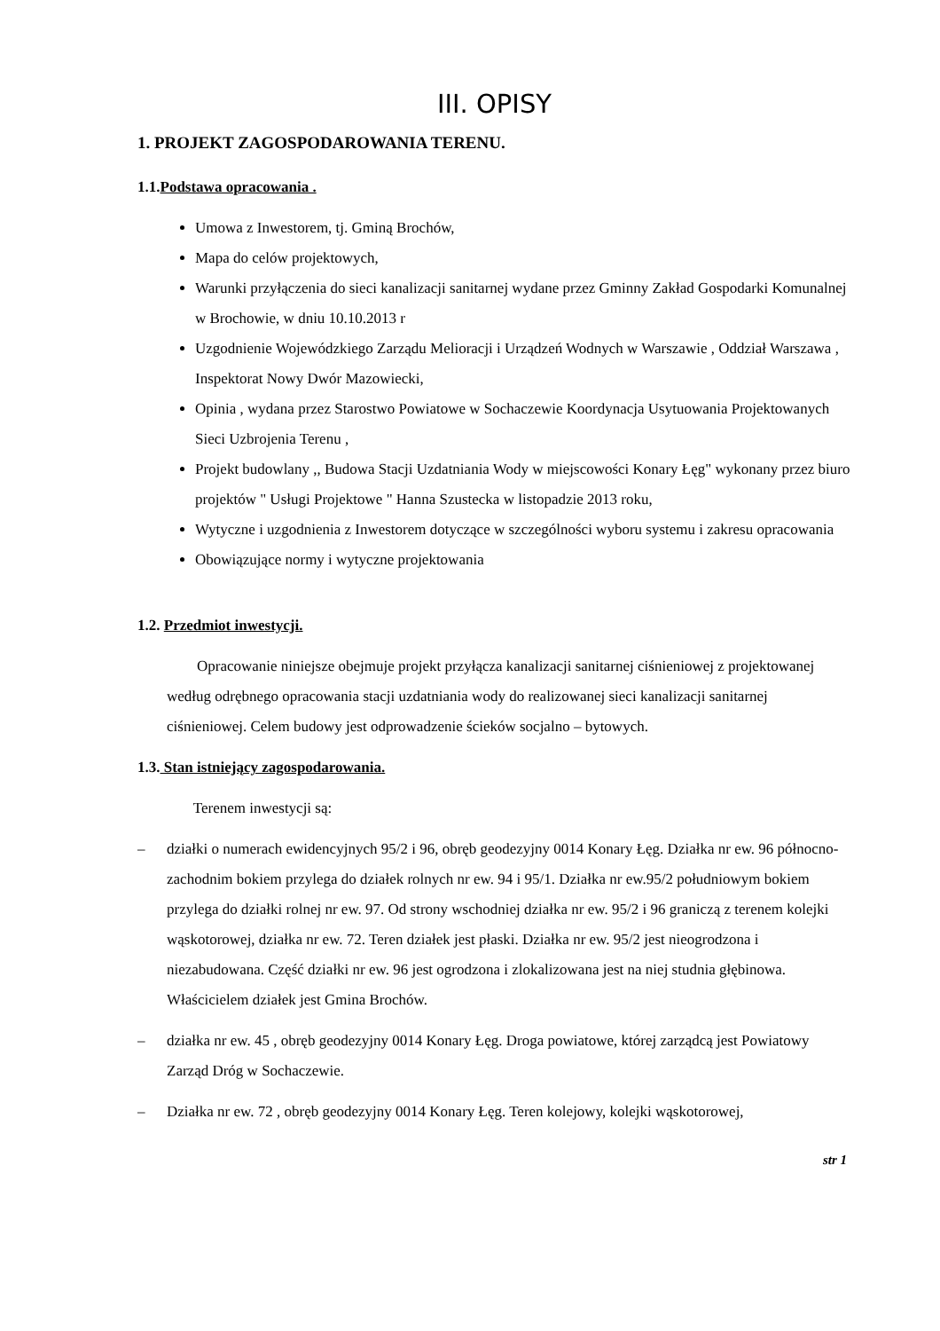III. OPISY
1. PROJEKT ZAGOSPODAROWANIA TERENU.
1.1.Podstawa opracowania .
Umowa z Inwestorem, tj. Gminą Brochów,
Mapa do celów projektowych,
Warunki przyłączenia do sieci kanalizacji sanitarnej wydane przez Gminny Zakład Gospodarki Komunalnej w Brochowie, w dniu 10.10.2013 r
Uzgodnienie Wojewódzkiego Zarządu Melioracji i Urządzeń Wodnych w Warszawie , Oddział Warszawa , Inspektorat Nowy Dwór Mazowiecki,
Opinia , wydana przez Starostwo Powiatowe w Sochaczewie Koordynacja Usytuowania Projektowanych Sieci Uzbrojenia Terenu ,
Projekt budowlany ,, Budowa Stacji Uzdatniania Wody w miejscowości Konary Łęg" wykonany przez biuro projektów " Usługi Projektowe " Hanna Szustecka w listopadzie 2013 roku,
Wytyczne i uzgodnienia z Inwestorem dotyczące w szczególności wyboru systemu i zakresu opracowania
Obowiązujące normy i wytyczne projektowania
1.2. Przedmiot inwestycji.
Opracowanie niniejsze obejmuje projekt przyłącza kanalizacji sanitarnej ciśnieniowej z projektowanej według odrębnego opracowania stacji uzdatniania wody do realizowanej sieci kanalizacji sanitarnej ciśnieniowej. Celem budowy jest odprowadzenie ścieków socjalno – bytowych.
1.3. Stan istniejący zagospodarowania.
Terenem inwestycji są:
– działki o numerach ewidencyjnych 95/2 i 96, obręb geodezyjny 0014 Konary Łęg. Działka nr ew. 96 północno-zachodnim bokiem przylega do działek rolnych nr ew. 94 i 95/1. Działka nr ew.95/2 południowym bokiem przylega do działki rolnej nr ew. 97. Od strony wschodniej działka nr ew. 95/2 i 96 graniczą z terenem kolejki wąskotorowej, działka nr ew. 72. Teren działek jest płaski. Działka nr ew. 95/2 jest nieogrodzona i niezabudowana. Część działki nr ew. 96 jest ogrodzona i zlokalizowana jest na niej studnia głębinowa. Właścicielem działek jest Gmina Brochów.
– działka nr ew. 45 , obręb geodezyjny 0014 Konary Łęg. Droga powiatowe, której zarządcą jest Powiatowy Zarząd Dróg w Sochaczewie.
– Działka nr ew. 72 , obręb geodezyjny 0014 Konary Łęg. Teren kolejowy, kolejki wąskotorowej,
str 1